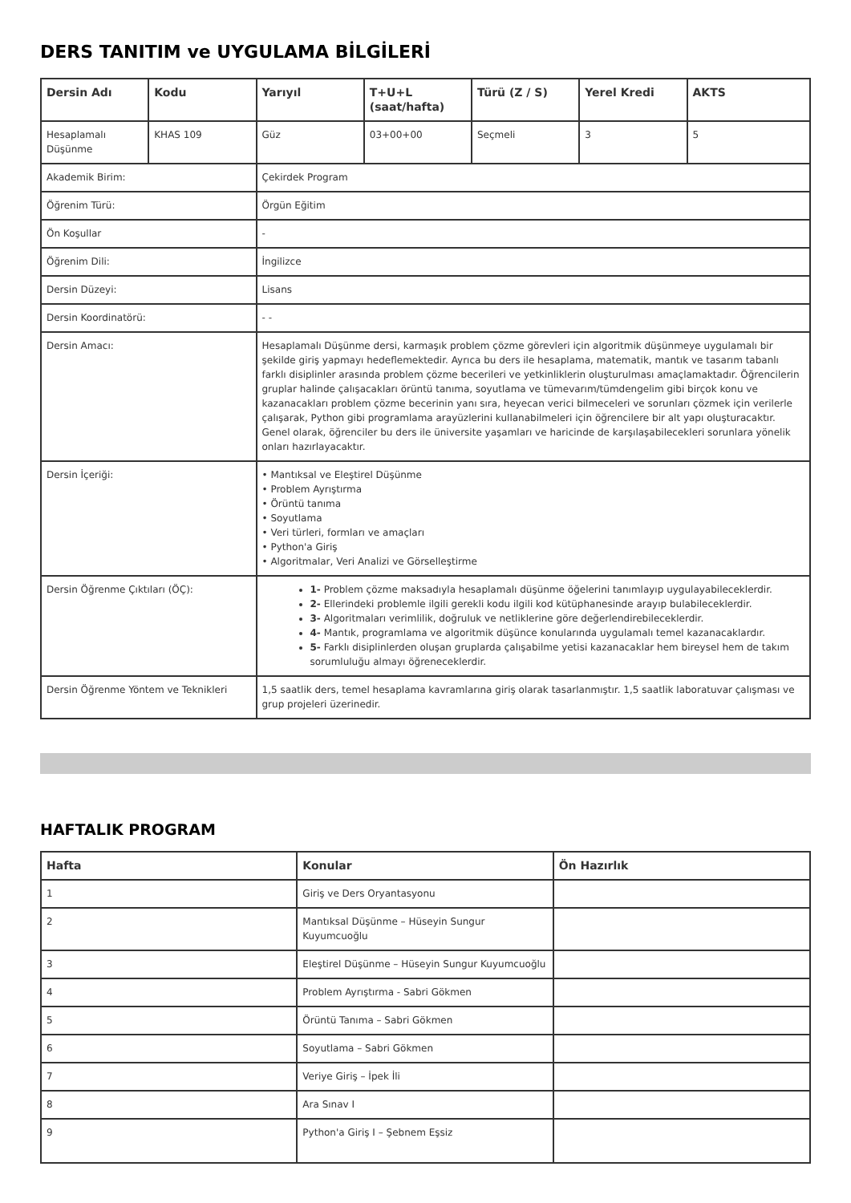DERS TANITIM ve UYGULAMA BİLGİLERİ
| Dersin Adı | Kodu | Yarıyıl | T+U+L (saat/hafta) | Türü (Z / S) | Yerel Kredi | AKTS |
| --- | --- | --- | --- | --- | --- | --- |
| Hesaplamalı Düşünme | KHAS 109 | Güz | 03+00+00 | Seçmeli | 3 | 5 |
| Akademik Birim: | | Çekirdek Program | | | | |
| Öğrenim Türü: | | Örgün Eğitim | | | | |
| Ön Koşullar | | - | | | | |
| Öğrenim Dili: | | İngilizce | | | | |
| Dersin Düzeyi: | | Lisans | | | | |
| Dersin Koordinatörü: | | - - | | | | |
| Dersin Amacı: | | Hesaplamalı Düşünme dersi, karmaşık problem çözme görevleri için algoritmik düşünmeye uygulamalı bir şekilde giriş yapmayı hedeflemektedir. Ayrıca bu ders ile hesaplama, matematik, mantık ve tasarım tabanlı farklı disiplinler arasında problem çözme becerileri ve yetkinliklerin oluşturulması amaçlamaktadır. Öğrencilerin gruplar halinde çalışacakları örüntü tanıma, soyutlama ve tümevarım/tümdengelim gibi birçok konu ve kazanacakları problem çözme becerinin yanı sıra, heyecan verici bilmeceleri ve sorunları çözmek için verilerle çalışarak, Python gibi programlama arayüzlerini kullanabilmeleri için öğrencilere bir alt yapı oluşturacaktır. Genel olarak, öğrenciler bu ders ile üniversite yaşamları ve haricinde de karşılaşabilecekleri sorunlara yönelik onları hazırlayacaktır. | | | | |
| Dersin İçeriği: | | • Mantıksal ve Eleştirel Düşünme • Problem Ayrıştırma • Örüntü tanıma • Soyutlama • Veri türleri, formları ve amaçları • Python'a Giriş • Algoritmalar, Veri Analizi ve Görselleştirme | | | | |
| Dersin Öğrenme Çıktıları (ÖÇ): | | 1- Problem çözme maksadıyla hesaplamalı düşünme öğelerini tanımlayıp uygulayabileceklerdir. 2- Ellerindeki problemle ilgili gerekli kodu ilgili kod kütüphanesinde arayıp bulabileceklerdir. 3- Algoritmaları verimlilik, doğruluk ve netliklerine göre değerlendirebileceklerdir. 4- Mantık, programlama ve algoritmik düşünce konularında uygulamalı temel kazanacaklardır. 5- Farklı disiplinlerden oluşan gruplarda çalışabilme yetisi kazanacaklar hem bireysel hem de takım sorumluluğu almayı öğreneceklerdir. | | | | |
| Dersin Öğrenme Yöntem ve Teknikleri | | 1,5 saatlik ders, temel hesaplama kavramlarına giriş olarak tasarlanmıştır. 1,5 saatlik laboratuvar çalışması ve grup projeleri üzerinedir. | | | | |
HAFTALIK PROGRAM
| Hafta | Konular | Ön Hazırlık |
| --- | --- | --- |
| 1 | Giriş ve Ders Oryantasyonu | |
| 2 | Mantıksal Düşünme – Hüseyin Sungur Kuyumcuoğlu | |
| 3 | Eleştirel Düşünme – Hüseyin Sungur Kuyumcuoğlu | |
| 4 | Problem Ayrıştırma - Sabri Gökmen | |
| 5 | Örüntü Tanıma – Sabri Gökmen | |
| 6 | Soyutlama – Sabri Gökmen | |
| 7 | Veriye Giriş – İpek İli | |
| 8 | Ara Sınav I | |
| 9 | Python'a Giriş I – Şebnem Eşsiz | |